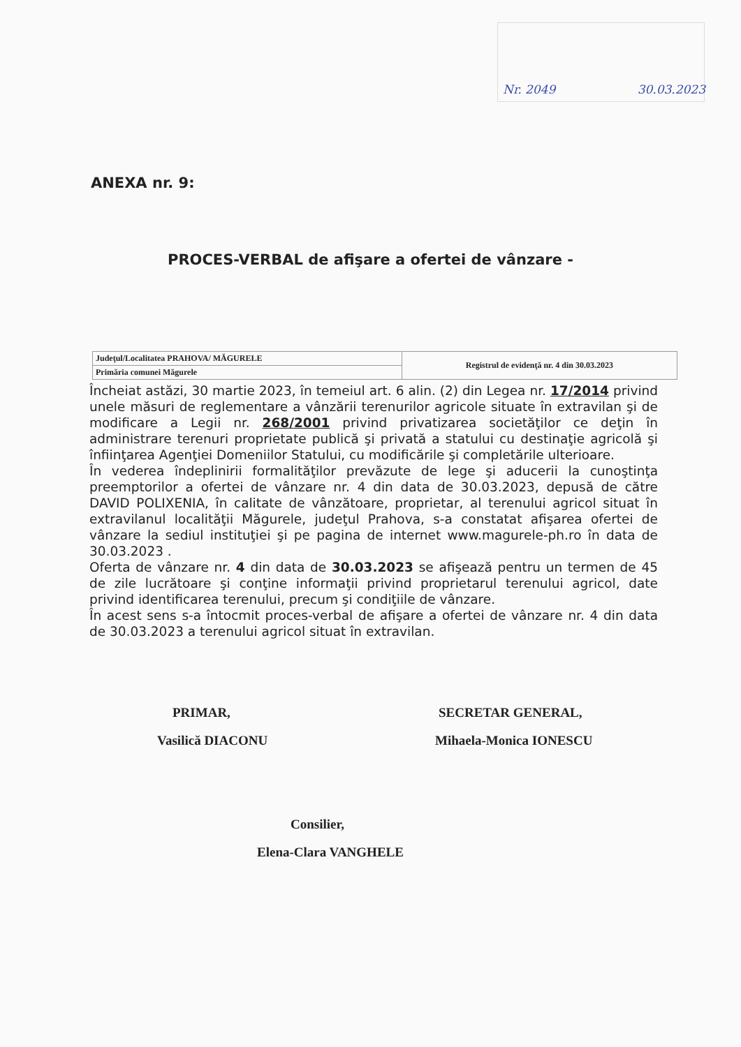Nr. 2049 30.03.2023
ANEXA nr. 9:
PROCES-VERBAL de afişare a ofertei de vânzare -
| Judeţul/Localitatea PRAHOVA/ MĂGURELE | Registrul de evidenţă nr. 4 din 30.03.2023 |
| Primăria comunei Măgurele | |
Încheiat astăzi, 30 martie 2023, în temeiul art. 6 alin. (2) din Legea nr. 17/2014 privind unele măsuri de reglementare a vânzării terenurilor agricole situate în extravilan şi de modificare a Legii nr. 268/2001 privind privatizarea societăţilor ce deţin în administrare terenuri proprietate publică şi privată a statului cu destinaţie agricolă şi înfiinţarea Agenţiei Domeniilor Statului, cu modificările şi completările ulterioare.
În vederea îndeplinirii formalităţilor prevăzute de lege şi aducerii la cunoştinţa preemptorilor a ofertei de vânzare nr. 4 din data de 30.03.2023, depusă de către DAVID POLIXENIA, în calitate de vânzătoare, proprietar, al terenului agricol situat în extravilanul localităţii Măgurele, judeţul Prahova, s-a constatat afişarea ofertei de vânzare la sediul instituţiei şi pe pagina de internet www.magurele-ph.ro în data de 30.03.2023 .
Oferta de vânzare nr. 4 din data de 30.03.2023 se afişează pentru un termen de 45 de zile lucrătoare şi conţine informaţii privind proprietarul terenului agricol, date privind identificarea terenului, precum şi condiţiile de vânzare.
În acest sens s-a întocmit proces-verbal de afişare a ofertei de vânzare nr. 4 din data de 30.03.2023 a terenului agricol situat în extravilan.
PRIMAR,
Vasilică DIACONU
SECRETAR GENERAL,
Mihaela-Monica IONESCU
Consilier,
Elena-Clara VANGHELE